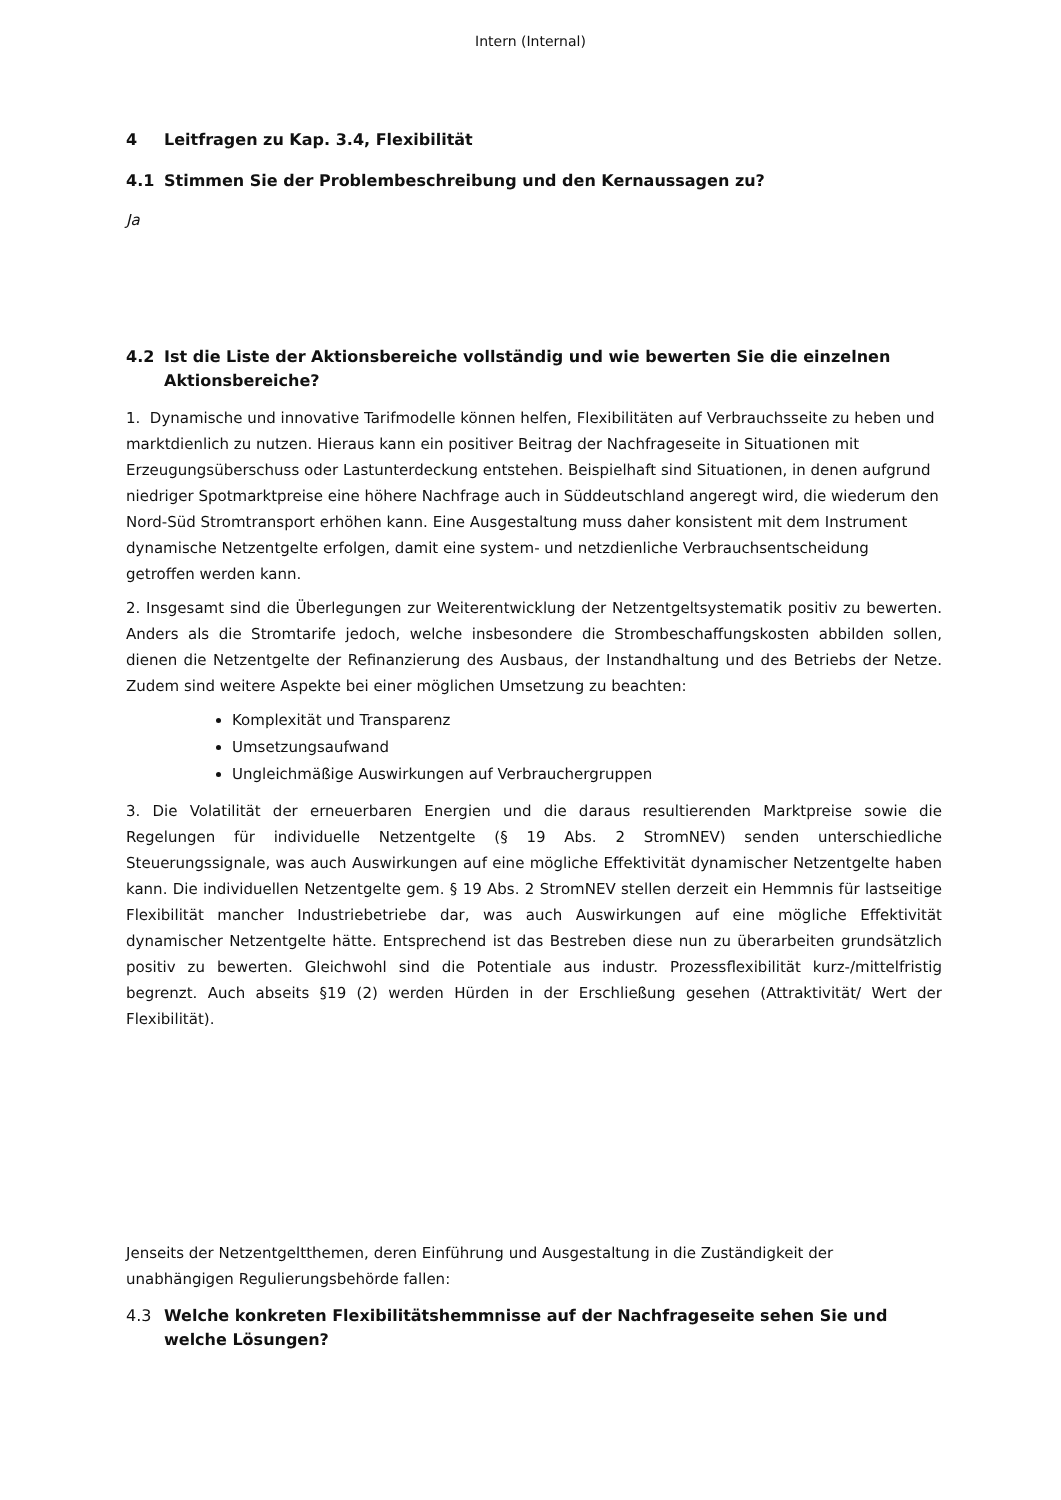Intern (Internal)
4 Leitfragen zu Kap. 3.4, Flexibilität
4.1 Stimmen Sie der Problembeschreibung und den Kernaussagen zu?
Ja
4.2 Ist die Liste der Aktionsbereiche vollständig und wie bewerten Sie die einzelnen Aktionsbereiche?
1. Dynamische und innovative Tarifmodelle können helfen, Flexibilitäten auf Verbrauchsseite zu heben und marktdienlich zu nutzen. Hieraus kann ein positiver Beitrag der Nachfrageseite in Situationen mit Erzeugungsüberschuss oder Lastunterdeckung entstehen. Beispielhaft sind Situationen, in denen aufgrund niedriger Spotmarktpreise eine höhere Nachfrage auch in Süddeutschland angeregt wird, die wiederum den Nord-Süd Stromtransport erhöhen kann. Eine Ausgestaltung muss daher konsistent mit dem Instrument dynamische Netzentgelte erfolgen, damit eine system- und netzdienliche Verbrauchsentscheidung getroffen werden kann.
2. Insgesamt sind die Überlegungen zur Weiterentwicklung der Netzentgeltsystematik positiv zu bewerten. Anders als die Stromtarife jedoch, welche insbesondere die Strombeschaffungskosten abbilden sollen, dienen die Netzentgelte der Refinanzierung des Ausbaus, der Instandhaltung und des Betriebs der Netze. Zudem sind weitere Aspekte bei einer möglichen Umsetzung zu beachten:
Komplexität und Transparenz
Umsetzungsaufwand
Ungleichmäßige Auswirkungen auf Verbrauchergruppen
3. Die Volatilität der erneuerbaren Energien und die daraus resultierenden Marktpreise sowie die Regelungen für individuelle Netzentgelte (§ 19 Abs. 2 StromNEV) senden unterschiedliche Steuerungssignale, was auch Auswirkungen auf eine mögliche Effektivität dynamischer Netzentgelte haben kann. Die individuellen Netzentgelte gem. § 19 Abs. 2 StromNEV stellen derzeit ein Hemmnis für lastseitige Flexibilität mancher Industriebetriebe dar, was auch Auswirkungen auf eine mögliche Effektivität dynamischer Netzentgelte hätte. Entsprechend ist das Bestreben diese nun zu überarbeiten grundsätzlich positiv zu bewerten. Gleichwohl sind die Potentiale aus industr. Prozessflexibilität kurz-/mittelfristig begrenzt. Auch abseits §19 (2) werden Hürden in der Erschließung gesehen (Attraktivität/ Wert der Flexibilität).
Jenseits der Netzentgeltthemen, deren Einführung und Ausgestaltung in die Zuständigkeit der unabhängigen Regulierungsbehörde fallen:
4.3 Welche konkreten Flexibilitätshemmnisse auf der Nachfrageseite sehen Sie und welche Lösungen?